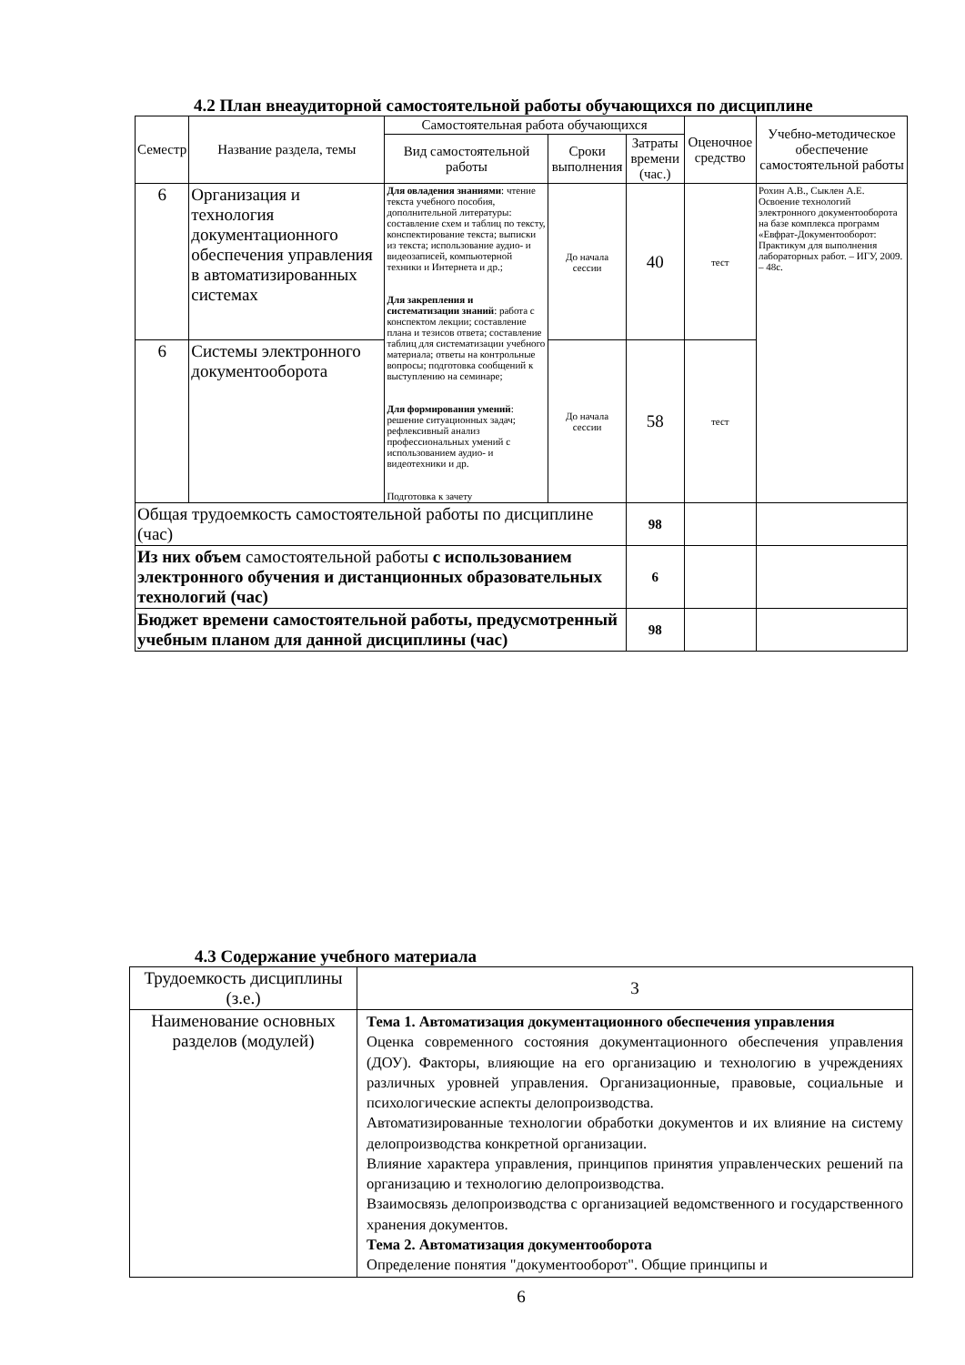4.2 План внеаудиторной самостоятельной работы обучающихся по дисциплине
| Семестр | Название раздела, темы | Самостоятельная работа обучающихся | | | Оценочное средство | Учебно-методическое обеспечение самостоятельной работы |
| --- | --- | --- | --- | --- | --- | --- |
| | | Вид самостоятельной работы | Сроки выполнения | Затраты времени (час.) | | |
| 6 | Организация и технология документационного обеспечения управления в автоматизированных системах | Для овладения знаниями : чтение текста учебного пособия, дополнительной литературы: составление схем и таблиц по тексту, конспектирование текста; выписки из текста; использование аудио- и видеозаписей, компьютерной техники и Интернета и др.; Для закрепления и систематизации знаний : работа с конспектом лекции; составление плана и тезисов ответа; составление таблиц для систематизации учебного материала; ответы на контрольные вопросы; подготовка сообщений к выступлению на семинаре; Для формирования умений : решение ситуационных задач; рефлексивный анализ профессиональных умений с использованием аудио- и видеотехники и др. Подготовка к зачету | До начала сессии | 40 | тест | Рохин А.В., Сыклен А.Е. Освоение технологий электронного документооборота на базе комплекса программ «Евфрат-Документооборот: Практикум для выполнения лабораторных работ. – ИГУ, 2009. – 48с. |
| 6 | Системы электронного документооборота | | До начала сессии | 58 | тест | |
| Общая трудоемкость самостоятельной работы по дисциплине (час) | | | | 98 | | |
| Из них объем самостоятельной работы с использованием электронного обучения и дистанционных образовательных технологий (час) | | | | 6 | | |
| Бюджет времени самостоятельной работы, предусмотренный учебным планом для данной дисциплины (час) | | | | 98 | | |
4.3 Содержание учебного материала
| Трудоемкость дисциплины (з.е.) | 3 |
| Наименование основных разделов (модулей) | Тема 1. Автоматизация документационного обеспечения управления Оценка современного состояния документационного обеспечения управления (ДОУ). Факторы, влияющие на его организацию и технологию в учреждениях различных уровней управления. Организационные, правовые, социальные и психологические аспекты делопроизводства. Автоматизированные технологии обработки документов и их влияние на систему делопроизводства конкретной организации. Влияние характера управления, принципов принятия управленческих решений па организацию и технологию делопроизводства. Взаимосвязь делопроизводства с организацией ведомственного и государственного хранения документов. Тема 2. Автоматизация документооборота Определение понятия "документооборот". Общие принципы и |
6